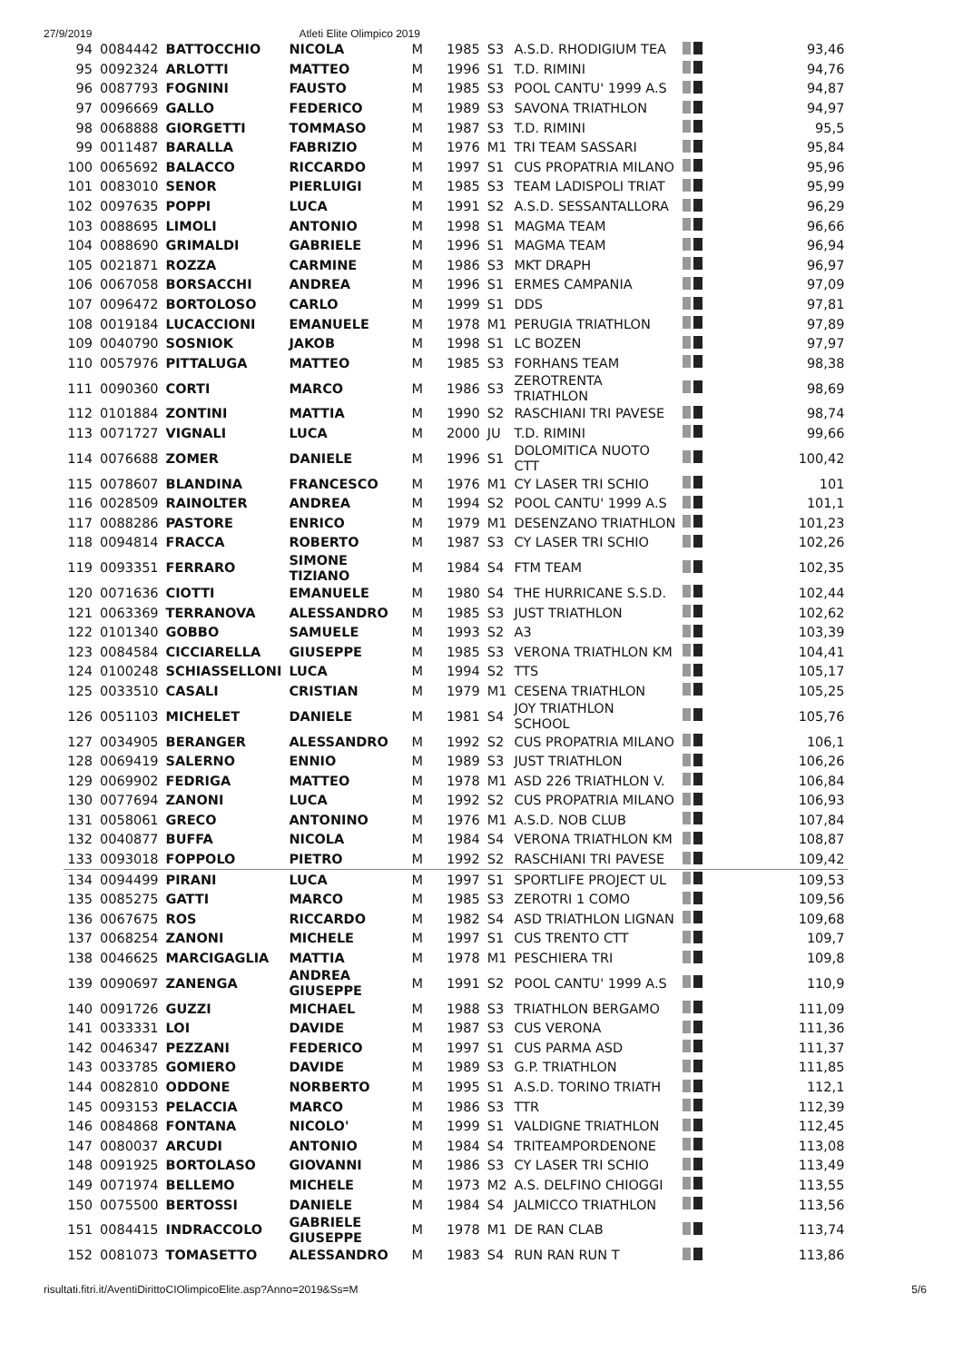27/9/2019 Atleti Elite Olimpico 2019
| 94 | 0084442 | BATTOCCHIO | NICOLA | M | 1985 | S3 | A.S.D. RHODIGIUM TEA | | 93,46 |
| 95 | 0092324 | ARLOTTI | MATTEO | M | 1996 | S1 | T.D. RIMINI | | 94,76 |
| 96 | 0087793 | FOGNINI | FAUSTO | M | 1985 | S3 | POOL CANTU' 1999 A.S | | 94,87 |
| 97 | 0096669 | GALLO | FEDERICO | M | 1989 | S3 | SAVONA TRIATHLON | | 94,97 |
| 98 | 0068888 | GIORGETTI | TOMMASO | M | 1987 | S3 | T.D. RIMINI | | 95,5 |
| 99 | 0011487 | BARALLA | FABRIZIO | M | 1976 | M1 | TRI TEAM SASSARI | | 95,84 |
| 100 | 0065692 | BALACCO | RICCARDO | M | 1997 | S1 | CUS PROPATRIA MILANO | | 95,96 |
| 101 | 0083010 | SENOR | PIERLUIGI | M | 1985 | S3 | TEAM LADISPOLI TRIAT | | 95,99 |
| 102 | 0097635 | POPPI | LUCA | M | 1991 | S2 | A.S.D. SESSANTALLORA | | 96,29 |
| 103 | 0088695 | LIMOLI | ANTONIO | M | 1998 | S1 | MAGMA TEAM | | 96,66 |
| 104 | 0088690 | GRIMALDI | GABRIELE | M | 1996 | S1 | MAGMA TEAM | | 96,94 |
| 105 | 0021871 | ROZZA | CARMINE | M | 1986 | S3 | MKT DRAPH | | 96,97 |
| 106 | 0067058 | BORSACCHI | ANDREA | M | 1996 | S1 | ERMES CAMPANIA | | 97,09 |
| 107 | 0096472 | BORTOLOSO | CARLO | M | 1999 | S1 | DDS | | 97,81 |
| 108 | 0019184 | LUCACCIONI | EMANUELE | M | 1978 | M1 | PERUGIA TRIATHLON | | 97,89 |
| 109 | 0040790 | SOSNIOK | JAKOB | M | 1998 | S1 | LC BOZEN | | 97,97 |
| 110 | 0057976 | PITTALUGA | MATTEO | M | 1985 | S3 | FORHANS TEAM | | 98,38 |
| 111 | 0090360 | CORTI | MARCO | M | 1986 | S3 | ZEROTRENTA TRIATHLON | | 98,69 |
| 112 | 0101884 | ZONTINI | MATTIA | M | 1990 | S2 | RASCHIANI TRI PAVESE | | 98,74 |
| 113 | 0071727 | VIGNALI | LUCA | M | 2000 | JU | T.D. RIMINI | | 99,66 |
| 114 | 0076688 | ZOMER | DANIELE | M | 1996 | S1 | DOLOMITICA NUOTO CTT | | 100,42 |
| 115 | 0078607 | BLANDINA | FRANCESCO | M | 1976 | M1 | CY LASER TRI SCHIO | | 101 |
| 116 | 0028509 | RAINOLTER | ANDREA | M | 1994 | S2 | POOL CANTU' 1999 A.S | | 101,1 |
| 117 | 0088286 | PASTORE | ENRICO | M | 1979 | M1 | DESENZANO TRIATHLON | | 101,23 |
| 118 | 0094814 | FRACCA | ROBERTO | M | 1987 | S3 | CY LASER TRI SCHIO | | 102,26 |
| 119 | 0093351 | FERRARO | SIMONE TIZIANO | M | 1984 | S4 | FTM TEAM | | 102,35 |
| 120 | 0071636 | CIOTTI | EMANUELE | M | 1980 | S4 | THE HURRICANE S.S.D. | | 102,44 |
| 121 | 0063369 | TERRANOVA | ALESSANDRO | M | 1985 | S3 | JUST TRIATHLON | | 102,62 |
| 122 | 0101340 | GOBBO | SAMUELE | M | 1993 | S2 | A3 | | 103,39 |
| 123 | 0084584 | CICCIARELLA | GIUSEPPE | M | 1985 | S3 | VERONA TRIATHLON KM | | 104,41 |
| 124 | 0100248 | SCHIASSELLONI | LUCA | M | 1994 | S2 | TTS | | 105,17 |
| 125 | 0033510 | CASALI | CRISTIAN | M | 1979 | M1 | CESENA TRIATHLON | | 105,25 |
| 126 | 0051103 | MICHELET | DANIELE | M | 1981 | S4 | JOY TRIATHLON SCHOOL | | 105,76 |
| 127 | 0034905 | BERANGER | ALESSANDRO | M | 1992 | S2 | CUS PROPATRIA MILANO | | 106,1 |
| 128 | 0069419 | SALERNO | ENNIO | M | 1989 | S3 | JUST TRIATHLON | | 106,26 |
| 129 | 0069902 | FEDRIGA | MATTEO | M | 1978 | M1 | ASD 226 TRIATHLON V. | | 106,84 |
| 130 | 0077694 | ZANONI | LUCA | M | 1992 | S2 | CUS PROPATRIA MILANO | | 106,93 |
| 131 | 0058061 | GRECO | ANTONINO | M | 1976 | M1 | A.S.D. NOB CLUB | | 107,84 |
| 132 | 0040877 | BUFFA | NICOLA | M | 1984 | S4 | VERONA TRIATHLON KM | | 108,87 |
| 133 | 0093018 | FOPPOLO | PIETRO | M | 1992 | S2 | RASCHIANI TRI PAVESE | | 109,42 |
| 134 | 0094499 | PIRANI | LUCA | M | 1997 | S1 | SPORTLIFE PROJECT UL | | 109,53 |
| 135 | 0085275 | GATTI | MARCO | M | 1985 | S3 | ZEROTRI 1 COMO | | 109,56 |
| 136 | 0067675 | ROS | RICCARDO | M | 1982 | S4 | ASD TRIATHLON LIGNAN | | 109,68 |
| 137 | 0068254 | ZANONI | MICHELE | M | 1997 | S1 | CUS TRENTO CTT | | 109,7 |
| 138 | 0046625 | MARCIGAGLIA | MATTIA | M | 1978 | M1 | PESCHIERA TRI | | 109,8 |
| 139 | 0090697 | ZANENGA | ANDREA GIUSEPPE | M | 1991 | S2 | POOL CANTU' 1999 A.S | | 110,9 |
| 140 | 0091726 | GUZZI | MICHAEL | M | 1988 | S3 | TRIATHLON BERGAMO | | 111,09 |
| 141 | 0033331 | LOI | DAVIDE | M | 1987 | S3 | CUS VERONA | | 111,36 |
| 142 | 0046347 | PEZZANI | FEDERICO | M | 1997 | S1 | CUS PARMA ASD | | 111,37 |
| 143 | 0033785 | GOMIERO | DAVIDE | M | 1989 | S3 | G.P. TRIATHLON | | 111,85 |
| 144 | 0082810 | ODDONE | NORBERTO | M | 1995 | S1 | A.S.D. TORINO TRIATH | | 112,1 |
| 145 | 0093153 | PELACCIA | MARCO | M | 1986 | S3 | TTR | | 112,39 |
| 146 | 0084868 | FONTANA | NICOLO' | M | 1999 | S1 | VALDIGNE TRIATHLON | | 112,45 |
| 147 | 0080037 | ARCUDI | ANTONIO | M | 1984 | S4 | TRITEAMPORDENONE | | 113,08 |
| 148 | 0091925 | BORTOLASO | GIOVANNI | M | 1986 | S3 | CY LASER TRI SCHIO | | 113,49 |
| 149 | 0071974 | BELLEMO | MICHELE | M | 1973 | M2 | A.S. DELFINO CHIOGGI | | 113,55 |
| 150 | 0075500 | BERTOSSI | DANIELE | M | 1984 | S4 | JALMICCO TRIATHLON | | 113,56 |
| 151 | 0084415 | INDRACCOLO | GABRIELE GIUSEPPE | M | 1978 | M1 | DE RAN CLAB | | 113,74 |
| 152 | 0081073 | TOMASETTO | ALESSANDRO | M | 1983 | S4 | RUN RAN RUN T | | 113,86 |
risultati.fitri.it/AventiDirittoCIOlimpicoElite.asp?Anno=2019&Ss=M 5/6